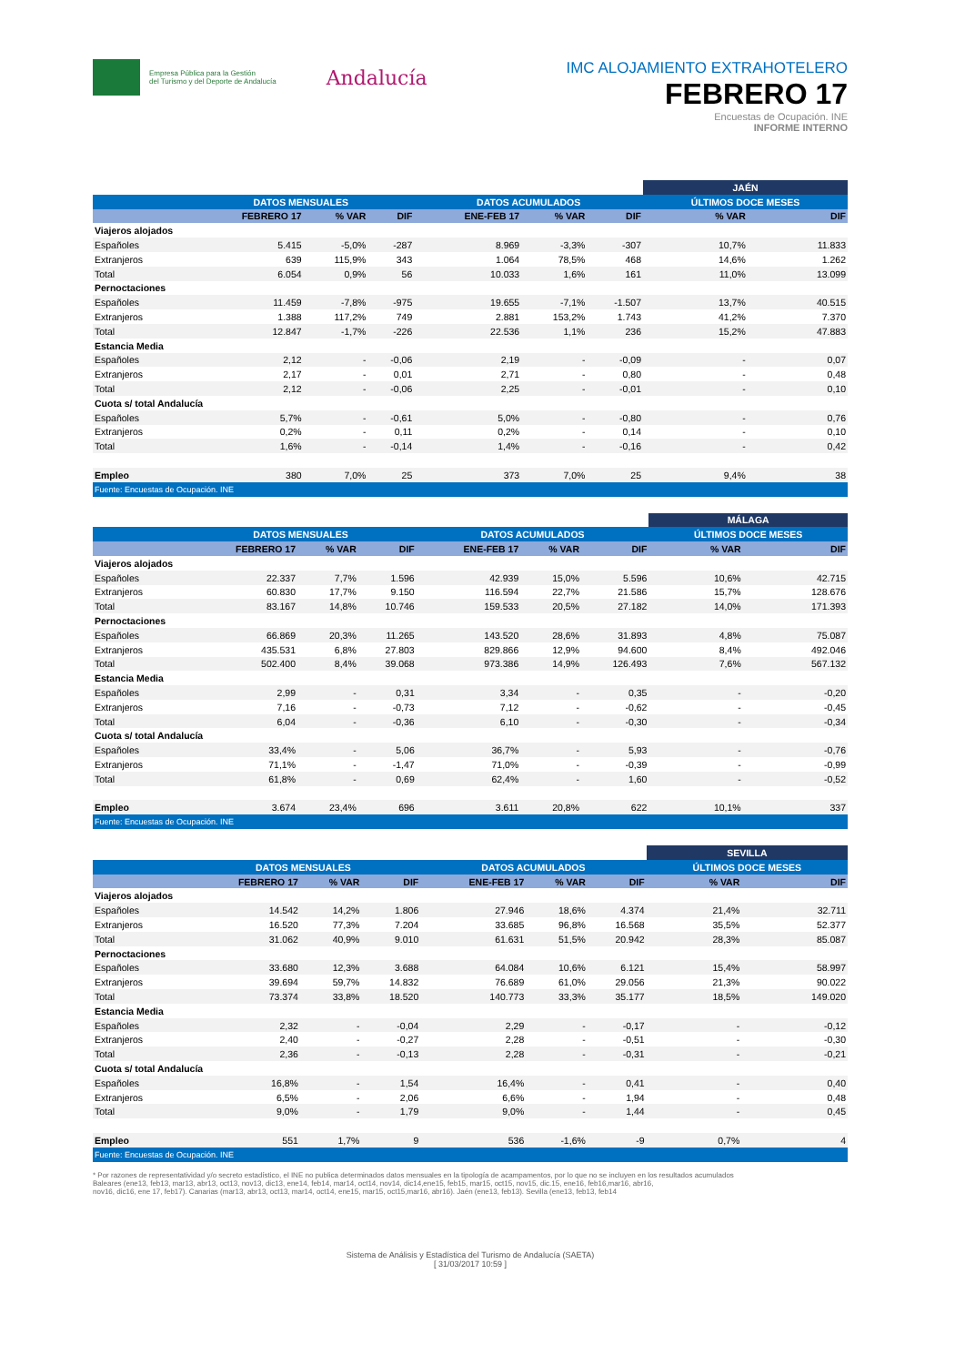Empresa Pública para la Gestión
del Turismo y del Deporte de Andalucía
Andalucía
IMC ALOJAMIENTO EXTRAHOTELERO
FEBRERO 17
Encuestas de Ocupación. INE
INFORME INTERNO
| | | | | | | | JAÉN | |
| --- | --- | --- | --- | --- | --- | --- | --- | --- |
| | DATOS MENSUALES | | | DATOS ACUMULADOS | | | ÚLTIMOS DOCE MESES | |
| | FEBRERO 17 | % VAR | DIF | ENE-FEB 17 | % VAR | DIF | % VAR | DIF |
| Viajeros alojados | | | | | | | | |
| Españoles | 5.415 | -5,0% | -287 | 8.969 | -3,3% | -307 | 10,7% | 11.833 |
| Extranjeros | 639 | 115,9% | 343 | 1.064 | 78,5% | 468 | 14,6% | 1.262 |
| Total | 6.054 | 0,9% | 56 | 10.033 | 1,6% | 161 | 11,0% | 13.099 |
| Pernoctaciones | | | | | | | | |
| Españoles | 11.459 | -7,8% | -975 | 19.655 | -7,1% | -1.507 | 13,7% | 40.515 |
| Extranjeros | 1.388 | 117,2% | 749 | 2.881 | 153,2% | 1.743 | 41,2% | 7.370 |
| Total | 12.847 | -1,7% | -226 | 22.536 | 1,1% | 236 | 15,2% | 47.883 |
| Estancia Media | | | | | | | | |
| Españoles | 2,12 | - | -0,06 | 2,19 | - | -0,09 | - | 0,07 |
| Extranjeros | 2,17 | - | 0,01 | 2,71 | - | 0,80 | - | 0,48 |
| Total | 2,12 | - | -0,06 | 2,25 | - | -0,01 | - | 0,10 |
| Cuota s/ total Andalucía | | | | | | | | |
| Españoles | 5,7% | - | -0,61 | 5,0% | - | -0,80 | - | 0,76 |
| Extranjeros | 0,2% | - | 0,11 | 0,2% | - | 0,14 | - | 0,10 |
| Total | 1,6% | - | -0,14 | 1,4% | - | -0,16 | - | 0,42 |
| Empleo | 380 | 7,0% | 25 | 373 | 7,0% | 25 | 9,4% | 38 |
| Fuente: Encuestas de Ocupación. INE | | | | | | | | |
| | | | | | | | MÁLAGA | |
| --- | --- | --- | --- | --- | --- | --- | --- | --- |
| | DATOS MENSUALES | | | DATOS ACUMULADOS | | | ÚLTIMOS DOCE MESES | |
| | FEBRERO 17 | % VAR | DIF | ENE-FEB 17 | % VAR | DIF | % VAR | DIF |
| Viajeros alojados | | | | | | | | |
| Españoles | 22.337 | 7,7% | 1.596 | 42.939 | 15,0% | 5.596 | 10,6% | 42.715 |
| Extranjeros | 60.830 | 17,7% | 9.150 | 116.594 | 22,7% | 21.586 | 15,7% | 128.676 |
| Total | 83.167 | 14,8% | 10.746 | 159.533 | 20,5% | 27.182 | 14,0% | 171.393 |
| Pernoctaciones | | | | | | | | |
| Españoles | 66.869 | 20,3% | 11.265 | 143.520 | 28,6% | 31.893 | 4,8% | 75.087 |
| Extranjeros | 435.531 | 6,8% | 27.803 | 829.866 | 12,9% | 94.600 | 8,4% | 492.046 |
| Total | 502.400 | 8,4% | 39.068 | 973.386 | 14,9% | 126.493 | 7,6% | 567.132 |
| Estancia Media | | | | | | | | |
| Españoles | 2,99 | - | 0,31 | 3,34 | - | 0,35 | - | -0,20 |
| Extranjeros | 7,16 | - | -0,73 | 7,12 | - | -0,62 | - | -0,45 |
| Total | 6,04 | - | -0,36 | 6,10 | - | -0,30 | - | -0,34 |
| Cuota s/ total Andalucía | | | | | | | | |
| Españoles | 33,4% | - | 5,06 | 36,7% | - | 5,93 | - | -0,76 |
| Extranjeros | 71,1% | - | -1,47 | 71,0% | - | -0,39 | - | -0,99 |
| Total | 61,8% | - | 0,69 | 62,4% | - | 1,60 | - | -0,52 |
| Empleo | 3.674 | 23,4% | 696 | 3.611 | 20,8% | 622 | 10,1% | 337 |
| Fuente: Encuestas de Ocupación. INE | | | | | | | | |
| | | | | | | | SEVILLA | |
| --- | --- | --- | --- | --- | --- | --- | --- | --- |
| | DATOS MENSUALES | | | DATOS ACUMULADOS | | | ÚLTIMOS DOCE MESES | |
| | FEBRERO 17 | % VAR | DIF | ENE-FEB 17 | % VAR | DIF | % VAR | DIF |
| Viajeros alojados | | | | | | | | |
| Españoles | 14.542 | 14,2% | 1.806 | 27.946 | 18,6% | 4.374 | 21,4% | 32.711 |
| Extranjeros | 16.520 | 77,3% | 7.204 | 33.685 | 96,8% | 16.568 | 35,5% | 52.377 |
| Total | 31.062 | 40,9% | 9.010 | 61.631 | 51,5% | 20.942 | 28,3% | 85.087 |
| Pernoctaciones | | | | | | | | |
| Españoles | 33.680 | 12,3% | 3.688 | 64.084 | 10,6% | 6.121 | 15,4% | 58.997 |
| Extranjeros | 39.694 | 59,7% | 14.832 | 76.689 | 61,0% | 29.056 | 21,3% | 90.022 |
| Total | 73.374 | 33,8% | 18.520 | 140.773 | 33,3% | 35.177 | 18,5% | 149.020 |
| Estancia Media | | | | | | | | |
| Españoles | 2,32 | - | -0,04 | 2,29 | - | -0,17 | - | -0,12 |
| Extranjeros | 2,40 | - | -0,27 | 2,28 | - | -0,51 | - | -0,30 |
| Total | 2,36 | - | -0,13 | 2,28 | - | -0,31 | - | -0,21 |
| Cuota s/ total Andalucía | | | | | | | | |
| Españoles | 16,8% | - | 1,54 | 16,4% | - | 0,41 | - | 0,40 |
| Extranjeros | 6,5% | - | 2,06 | 6,6% | - | 1,94 | - | 0,48 |
| Total | 9,0% | - | 1,79 | 9,0% | - | 1,44 | - | 0,45 |
| Empleo | 551 | 1,7% | 9 | 536 | -1,6% | -9 | 0,7% | 4 |
| Fuente: Encuestas de Ocupación. INE | | | | | | | | |
* Por razones de representatividad y/o secreto estadístico, el INE no publica determinados datos mensuales en la tipología de acampamentos, por lo que no se incluyen en los resultados acumulados
Baleares (ene13, feb13, mar13, abr13, oct13, nov13, dic13, ene14, feb14, mar14, oct14, nov14, dic14,ene15, feb15, mar15, oct15, nov15, dic.15, ene16, feb16,mar16, abr16,
nov16, dic16, ene 17, feb17). Canarias (mar13, abr13, oct13, mar14, oct14, ene15, mar15, oct15,mar16, abr16). Jaén (ene13, feb13). Sevilla (ene13, feb13, feb14
Sistema de Análisis y Estadística del Turismo de Andalucía (SAETA)
[ 31/03/2017 10:59 ]